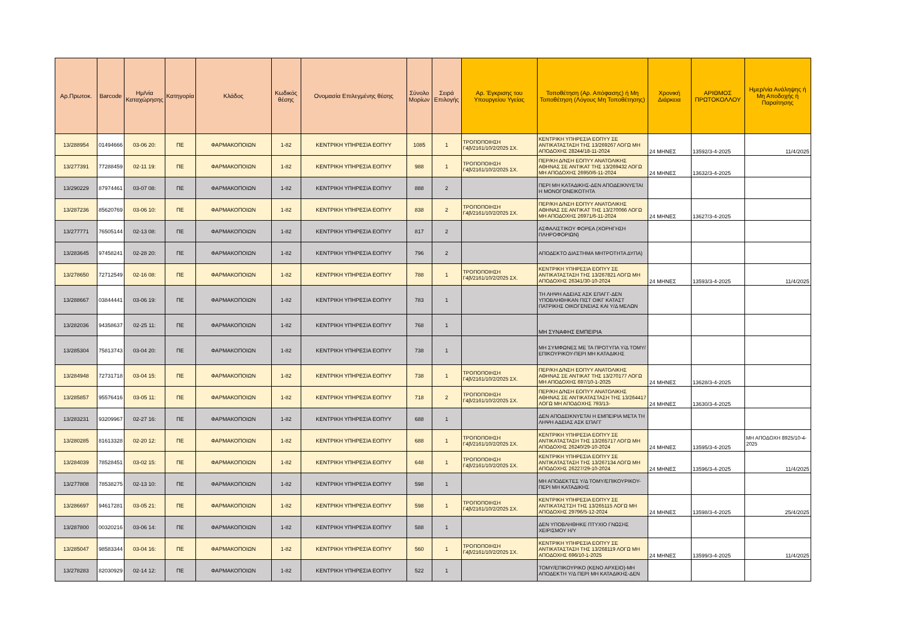| Αρ.Πρωτοκ. | Barcode | Ημ/νία Καταχώρησης | Κατηγορία | Κλάδος | Κωδικός θέσης | Ονομασία Επιλεγμένης θέσης | Σύνολο Μορίων | Σειρά Επιλογής | Αρ. Έγκρισης του Υπουργείου Υγείας | Τοποθέτηση (Αρ. Απόφασης) ή Μη Τοποθέτηση (Λόγους Μη Τοποθέτησης) | Χρονική Διάρκεια | ΑΡΙΘΜΟΣ ΠΡΩΤΟΚΟΛΛΟΥ | Ημερ/νία Ανάληψης ή Μη Αποδοχής ή Παραίτησης |
| --- | --- | --- | --- | --- | --- | --- | --- | --- | --- | --- | --- | --- | --- |
| 13/288954 | 01494666 | 03-06 20: | ΠΕ | ΦΑΡΜΑΚΟΠΟΙΩΝ | 1-82 | ΚΕΝΤΡΙΚΗ ΥΠΗΡΕΣΙΑ ΕΟΠΥΥ | 1085 | 1 | ΤΡΟΠΟΠΟΙΗΣΗ Γ4β/2161/10/2/2025 ΣΧ. | ΚΕΝΤΡΙΚΗ ΥΠΗΡΕΣΙΑ ΕΟΠΥΥ ΣΕ ΑΝΤΙΚΑΤΑΣΤΑΣΗ ΤΗΣ 13/269267 ΛΟΓΩ ΜΗ ΑΠΟΔΟΧΗΣ 28244/18-11-2024 | 24 ΜΗΝΕΣ | 13592/3-4-2025 | 11/4/2025 |
| 13/277391 | 77288459 | 02-11 19: | ΠΕ | ΦΑΡΜΑΚΟΠΟΙΩΝ | 1-82 | ΚΕΝΤΡΙΚΗ ΥΠΗΡΕΣΙΑ ΕΟΠΥΥ | 988 | 1 | ΤΡΟΠΟΠΟΙΗΣΗ Γ4β/2161/10/2/2025 ΣΧ. | ΠΕΡ/ΚΗ Δ/ΝΣΗ ΕΟΠΥΥ ΑΝΑΤΟΛΙΚΗΣ ΑΘΗΝΑΣ ΣΕ ΑΝΤΙΚΑΤ ΤΗΣ 13/269432 ΛΟΓΩ ΜΗ ΑΠΟΔΟΧΗΣ 26950/6-11-2024 | 24 ΜΗΝΕΣ | 13632/3-4-2025 | |
| 13/290229 | 87974461 | 03-07 08: | ΠΕ | ΦΑΡΜΑΚΟΠΟΙΩΝ | 1-82 | ΚΕΝΤΡΙΚΗ ΥΠΗΡΕΣΙΑ ΕΟΠΥΥ | 888 | 2 | | ΠΕΡΙ ΜΗ ΚΑΤΑΔΙΚΗΣ-ΔΕΝ ΑΠΟΔΕΙΚΝΥΕΤΑΙ Η ΜΟΝΟΓΟΝΕΙΚΟΤΗΤΑ | | | |
| 13/287236 | 85620769 | 03-06 10: | ΠΕ | ΦΑΡΜΑΚΟΠΟΙΩΝ | 1-82 | ΚΕΝΤΡΙΚΗ ΥΠΗΡΕΣΙΑ ΕΟΠΥΥ | 838 | 2 | ΤΡΟΠΟΠΟΙΗΣΗ Γ4β/2161/10/2/2025 ΣΧ. | ΠΕΡ/ΚΗ Δ/ΝΣΗ ΕΟΠΥΥ ΑΝΑΤΟΛΙΚΗΣ ΑΘΗΝΑΣ ΣΕ ΑΝΤΙΚΑΤ ΤΗΣ 13/270066 ΛΟΓΩ ΜΗ ΑΠΟΔΟΧΗΣ 26971/6-11-2024 | 24 ΜΗΝΕΣ | 13627/3-4-2025 | |
| 13/277771 | 76505144 | 02-13 08: | ΠΕ | ΦΑΡΜΑΚΟΠΟΙΩΝ | 1-82 | ΚΕΝΤΡΙΚΗ ΥΠΗΡΕΣΙΑ ΕΟΠΥΥ | 817 | 2 | | ΑΣΦΑΛΙΣΤΙΚΟΥ ΦΟΡΕΑ (ΧΟΡΗΓΗΣΗ ΠΛΗΡΟΦΟΡΙΩΝ) | | | |
| 13/283645 | 97458241 | 02-28 20: | ΠΕ | ΦΑΡΜΑΚΟΠΟΙΩΝ | 1-82 | ΚΕΝΤΡΙΚΗ ΥΠΗΡΕΣΙΑ ΕΟΠΥΥ | 796 | 2 | | ΑΠΟΔΕΚΤΟ ΔΙΑΣΤΗΜΑ ΜΗΤΡΟΤΗΤΑ ΔΥΠΑ) | | | |
| 13/278650 | 72712549 | 02-16 08: | ΠΕ | ΦΑΡΜΑΚΟΠΟΙΩΝ | 1-82 | ΚΕΝΤΡΙΚΗ ΥΠΗΡΕΣΙΑ ΕΟΠΥΥ | 788 | 1 | ΤΡΟΠΟΠΟΙΗΣΗ Γ4β/2161/10/2/2025 ΣΧ. | ΚΕΝΤΡΙΚΗ ΥΠΗΡΕΣΙΑ ΕΟΠΥΥ ΣΕ ΑΝΤΙΚΑΤΑΣΤΑΣΗ ΤΗΣ 13/267821 ΛΟΓΩ ΜΗ ΑΠΟΔΟΧΗΣ 26341/30-10-2024 | 24 ΜΗΝΕΣ | 13593/3-4-2025 | 11/4/2025 |
| 13/288667 | 03844441 | 03-06 19: | ΠΕ | ΦΑΡΜΑΚΟΠΟΙΩΝ | 1-82 | ΚΕΝΤΡΙΚΗ ΥΠΗΡΕΣΙΑ ΕΟΠΥΥ | 783 | 1 | | ΤΗ ΛΗΨΗ ΑΔΕΙΑΣ ΑΣΚ ΕΠΑΓΓ-ΔΕΝ ΥΠΟΒΛΗΘΗΚΑΝ ΠΙΣΤ ΟΙΚΓ ΚΑΤΑΣΤ ΠΑΤΡΙΚΗΣ ΟΙΚΟΓΕΝΕΙΑΣ ΚΑΙ Υ/Δ ΜΕΛΩΝ | | | |
| 13/282036 | 94358637 | 02-25 11: | ΠΕ | ΦΑΡΜΑΚΟΠΟΙΩΝ | 1-82 | ΚΕΝΤΡΙΚΗ ΥΠΗΡΕΣΙΑ ΕΟΠΥΥ | 768 | 1 | | ΜΗ ΣΥΝΑΦΗΣ ΕΜΠΕΙΡΙΑ | | | |
| 13/285304 | 75813743 | 03-04 20: | ΠΕ | ΦΑΡΜΑΚΟΠΟΙΩΝ | 1-82 | ΚΕΝΤΡΙΚΗ ΥΠΗΡΕΣΙΑ ΕΟΠΥΥ | 738 | 1 | | ΜΗ ΣΥΜΦΩΝΕΣ ΜΕ ΤΑ ΠΡΟΤΥΠΑ Υ/Δ ΤΟΜΥ/ΕΠΙΚΟΥΡΙΚΟΥ-ΠΕΡΙ ΜΗ ΚΑΤΑΔΙΚΗΣ | | | |
| 13/284948 | 72731718 | 03-04 15: | ΠΕ | ΦΑΡΜΑΚΟΠΟΙΩΝ | 1-82 | ΚΕΝΤΡΙΚΗ ΥΠΗΡΕΣΙΑ ΕΟΠΥΥ | 738 | 1 | ΤΡΟΠΟΠΟΙΗΣΗ Γ4β/2161/10/2/2025 ΣΧ. | ΠΕΡ/ΚΗ Δ/ΝΣΗ ΕΟΠΥΥ ΑΝΑΤΟΛΙΚΗΣ ΑΘΗΝΑΣ ΣΕ ΑΝΤΙΚΑΤ ΤΗΣ 13/270177 ΛΟΓΩ ΜΗ ΑΠΟΔΟΧΗΣ 697/10-1-2025 | 24 ΜΗΝΕΣ | 13628/3-4-2025 | |
| 13/285857 | 95576416 | 03-05 11: | ΠΕ | ΦΑΡΜΑΚΟΠΟΙΩΝ | 1-82 | ΚΕΝΤΡΙΚΗ ΥΠΗΡΕΣΙΑ ΕΟΠΥΥ | 718 | 2 | ΤΡΟΠΟΠΟΙΗΣΗ Γ4β/2161/10/2/2025 ΣΧ. | ΠΕΡ/ΚΗ Δ/ΝΣΗ ΕΟΠΥΥ ΑΝΑΤΟΛΙΚΗΣ ΑΘΗΝΑΣ ΣΕ ΑΝΤΙΚΑΤΑΣΤΑΣΗ ΤΗΣ 13/264417 ΛΟΓΩ ΜΗ ΑΠΟΔΟΧΗΣ 793/13- | 24 ΜΗΝΕΣ | 13630/3-4-2025 | |
| 13/283231 | 93209967 | 02-27 16: | ΠΕ | ΦΑΡΜΑΚΟΠΟΙΩΝ | 1-82 | ΚΕΝΤΡΙΚΗ ΥΠΗΡΕΣΙΑ ΕΟΠΥΥ | 688 | 1 | | ΔΕΝ ΑΠΟΔΕΙΚΝΥΕΤΑΙ Η ΕΜΠΕΙΡΙΑ ΜΕΤΑ ΤΗ ΛΗΨΗ ΑΔΕΙΑΣ ΑΣΚ ΕΠΑΓΓ | | | |
| 13/280285 | 81613328 | 02-20 12: | ΠΕ | ΦΑΡΜΑΚΟΠΟΙΩΝ | 1-82 | ΚΕΝΤΡΙΚΗ ΥΠΗΡΕΣΙΑ ΕΟΠΥΥ | 688 | 1 | ΤΡΟΠΟΠΟΙΗΣΗ Γ4β/2161/10/2/2025 ΣΧ. | ΚΕΝΤΡΙΚΗ ΥΠΗΡΕΣΙΑ ΕΟΠΥΥ ΣΕ ΑΝΤΙΚΑΤΑΣΤΑΣΗ ΤΗΣ 13/265717 ΛΟΓΩ ΜΗ ΑΠΟΔΟΧΗΣ 26240/29-10-2024 | 24 ΜΗΝΕΣ | 13595/3-4-2025 | ΜΗ ΑΠΟΔΟΧΗ 8925/10-4-2025 |
| 13/284039 | 78528451 | 03-02 15: | ΠΕ | ΦΑΡΜΑΚΟΠΟΙΩΝ | 1-82 | ΚΕΝΤΡΙΚΗ ΥΠΗΡΕΣΙΑ ΕΟΠΥΥ | 648 | 1 | ΤΡΟΠΟΠΟΙΗΣΗ Γ4β/2161/10/2/2025 ΣΧ. | ΚΕΝΤΡΙΚΗ ΥΠΗΡΕΣΙΑ ΕΟΠΥΥ ΣΕ ΑΝΤΙΚΑΤΑΣΤΑΣΗ ΤΗΣ 13/267134 ΛΟΓΩ ΜΗ ΑΠΟΔΟΧΗΣ 26227/29-10-2024 | 24 ΜΗΝΕΣ | 13596/3-4-2025 | 11/4/2025 |
| 13/277808 | 78538275 | 02-13 10: | ΠΕ | ΦΑΡΜΑΚΟΠΟΙΩΝ | 1-82 | ΚΕΝΤΡΙΚΗ ΥΠΗΡΕΣΙΑ ΕΟΠΥΥ | 598 | 1 | | ΜΗ ΑΠΟΔΕΚΤΕΣ Υ/Δ ΤΟΜΥ/ΕΠΙΚΟΥΡΙΚΟΥ-ΠΕΡΙ ΜΗ ΚΑΤΑΔΙΚΗΣ | | | |
| 13/286697 | 94617281 | 03-05 21: | ΠΕ | ΦΑΡΜΑΚΟΠΟΙΩΝ | 1-82 | ΚΕΝΤΡΙΚΗ ΥΠΗΡΕΣΙΑ ΕΟΠΥΥ | 598 | 1 | ΤΡΟΠΟΠΟΙΗΣΗ Γ4β/2161/10/2/2025 ΣΧ. | ΚΕΝΤΡΙΚΗ ΥΠΗΡΕΣΙΑ ΕΟΠΥΥ ΣΕ ΑΝΤΙΚΑΤΑΣΤΣΗ ΤΗΣ 13/265115 ΛΟΓΩ ΜΗ ΑΠΟΔΟΧΗΣ 29796/5-12-2024 | 24 ΜΗΝΕΣ | 13598/3-4-2025 | 25/4/2025 |
| 13/287800 | 00320216 | 03-06 14: | ΠΕ | ΦΑΡΜΑΚΟΠΟΙΩΝ | 1-82 | ΚΕΝΤΡΙΚΗ ΥΠΗΡΕΣΙΑ ΕΟΠΥΥ | 588 | 1 | | ΔΕΝ ΥΠΟΒΛΗΘΗΚΕ ΠΤΥΧΙΟ ΓΝΩΣΗΣ ΧΕΙΡΙΣΜΟΥ Η/Υ | | | |
| 13/285047 | 98583344 | 03-04 16: | ΠΕ | ΦΑΡΜΑΚΟΠΟΙΩΝ | 1-82 | ΚΕΝΤΡΙΚΗ ΥΠΗΡΕΣΙΑ ΕΟΠΥΥ | 560 | 1 | ΤΡΟΠΟΠΟΙΗΣΗ Γ4β/2161/10/2/2025 ΣΧ. | ΚΕΝΤΡΙΚΗ ΥΠΗΡΕΣΙΑ ΕΟΠΥΥ ΣΕ ΑΝΤΙΚΑΤΑΣΤΑΣΗ ΤΗΣ 13/268119 ΛΟΓΩ ΜΗ ΑΠΟΔΟΧΗΣ 696/10-1-2025 | 24 ΜΗΝΕΣ | 13599/3-4-2025 | 11/4/2025 |
| 13/278283 | 82030929 | 02-14 12: | ΠΕ | ΦΑΡΜΑΚΟΠΟΙΩΝ | 1-82 | ΚΕΝΤΡΙΚΗ ΥΠΗΡΕΣΙΑ ΕΟΠΥΥ | 522 | 1 | | ΤΟΜΥ/ΕΠΙΚΟΥΡΙΚΟ (ΚΕΝΟ ΑΡΧΕΙΟ)-ΜΗ ΑΠΟΔΕΚΤΗ Υ/Δ ΠΕΡΙ ΜΗ ΚΑΤΑΔΙΚΗΣ-ΔΕΝ | | | |